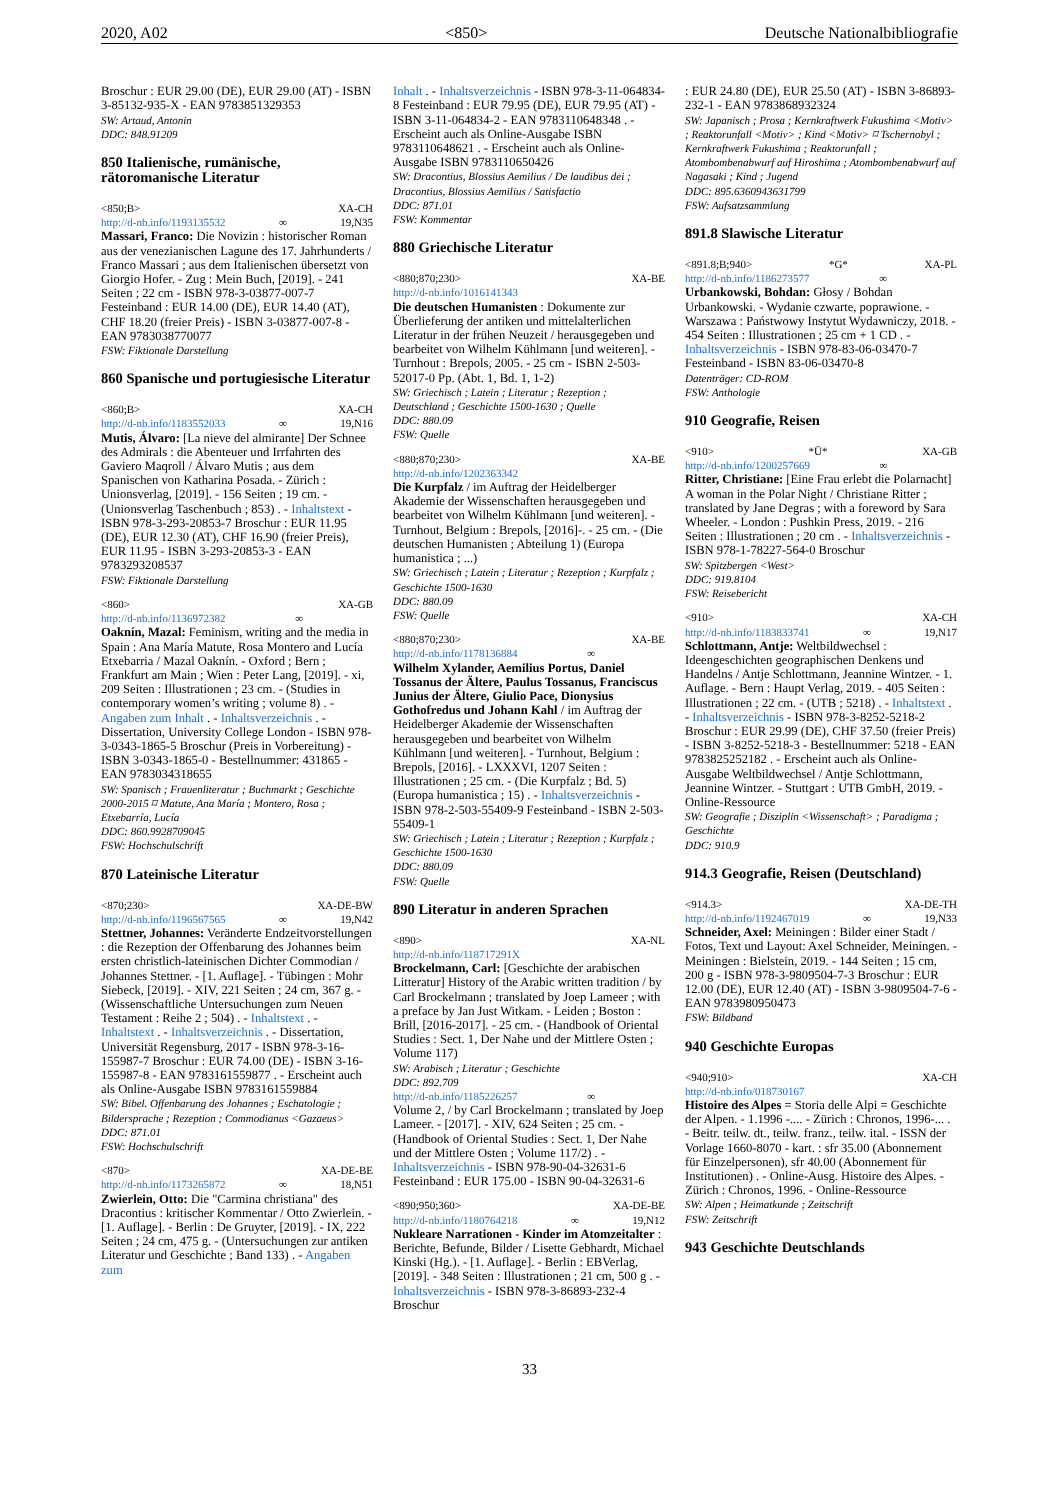2020, A02 <850> Deutsche Nationalbibliografie
Broschur : EUR 29.00 (DE), EUR 29.00 (AT) - ISBN 3-85132-935-X - EAN 9783851329353
SW: Artaud, Antonin
DDC: 848.91209
850 Italienische, rumänische, rätoromanische Literatur
<850;B> XA-CH
http://d-nb.info/1193135532 ∞ 19,N35
Massari, Franco: Die Novizin : historischer Roman aus der venezianischen Lagune des 17. Jahrhunderts / Franco Massari ; aus dem Italienischen übersetzt von Giorgio Hofer. - Zug : Mein Buch, [2019]. - 241 Seiten ; 22 cm - ISBN 978-3-03877-007-7 Festeinband : EUR 14.00 (DE), EUR 14.40 (AT), CHF 18.20 (freier Preis) - ISBN 3-03877-007-8 - EAN 9783038770077
FSW: Fiktionale Darstellung
860 Spanische und portugiesische Literatur
<860;B> XA-CH
http://d-nb.info/1183552033 ∞ 19,N16
Mutis, Álvaro: [La nieve del almirante] Der Schnee des Admirals : die Abenteuer und Irrfahrten des Gaviero Maqroll / Álvaro Mutis ; aus dem Spanischen von Katharina Posada. - Zürich : Unionsverlag, [2019]. - 156 Seiten ; 19 cm. - (Unionsverlag Taschenbuch ; 853) . - Inhaltstext - ISBN 978-3-293-20853-7 Broschur : EUR 11.95 (DE), EUR 12.30 (AT), CHF 16.90 (freier Preis), EUR 11.95 - ISBN 3-293-20853-3 - EAN 9783293208537
FSW: Fiktionale Darstellung
<860> XA-GB
http://d-nb.info/1136972382 ∞
Oaknín, Mazal: Feminism, writing and the media in Spain : Ana María Matute, Rosa Montero and Lucía Etxebarria / Mazal Oaknín. - Oxford ; Bern ; Frankfurt am Main ; Wien : Peter Lang, [2019]. - xi, 209 Seiten : Illustrationen ; 23 cm. - (Studies in contemporary women’s writing ; volume 8) . - Angaben zum Inhalt . - Inhaltsverzeichnis . - Dissertation, University College London - ISBN 978-3-0343-1865-5 Broschur (Preis in Vorbereitung) - ISBN 3-0343-1865-0 - Bestellnummer: 431865 - EAN 9783034318655
SW: Spanisch ; Frauenliteratur ; Buchmarkt ; Geschichte 2000-2015 ⌑ Matute, Ana María ; Montero, Rosa ; Etxebarría, Lucía
DDC: 860.9928709045
FSW: Hochschulschrift
870 Lateinische Literatur
<870;230> XA-DE-BW
http://d-nb.info/1196567565 ∞ 19,N42
Stettner, Johannes: Veränderte Endzeitvorstellungen : die Rezeption der Offenbarung des Johannes beim ersten christlich-lateinischen Dichter Commodian / Johannes Stettner. - [1. Auflage]. - Tübingen : Mohr Siebeck, [2019]. - XIV, 221 Seiten ; 24 cm, 367 g. - (Wissenschaftliche Untersuchungen zum Neuen Testament : Reihe 2 ; 504) . - Inhaltstext . - Inhaltstext . - Inhaltsverzeichnis . - Dissertation, Universität Regensburg, 2017 - ISBN 978-3-16-155987-7 Broschur : EUR 74.00 (DE) - ISBN 3-16-155987-8 - EAN 9783161559877 . - Erscheint auch als Online-Ausgabe ISBN 9783161559884
SW: Bibel. Offenbarung des Johannes ; Eschatologie ; Bildersprache ; Rezeption ; Commodianus <Gazaeus>
DDC: 871.01
FSW: Hochschulschrift
<870> XA-DE-BE
http://d-nb.info/1173265872 ∞ 18,N51
Zwierlein, Otto: Die "Carmina christiana" des Dracontius : kritischer Kommentar / Otto Zwierlein. - [1. Auflage]. - Berlin : De Gruyter, [2019]. - IX, 222 Seiten ; 24 cm, 475 g. - (Untersuchungen zur antiken Literatur und Geschichte ; Band 133) . - Angaben zum
Inhalt . - Inhaltsverzeichnis - ISBN 978-3-11-064834-8 Festeinband : EUR 79.95 (DE), EUR 79.95 (AT) - ISBN 3-11-064834-2 - EAN 9783110648348 . - Erscheint auch als Online-Ausgabe ISBN 9783110648621 . - Erscheint auch als Online-Ausgabe ISBN 9783110650426
SW: Dracontius, Blossius Aemilius / De laudibus dei ; Dracontius, Blossius Aemilius / Satisfactio
DDC: 871.01
FSW: Kommentar
880 Griechische Literatur
<880;870;230> XA-BE
http://d-nb.info/1016141343
Die deutschen Humanisten : Dokumente zur Überlieferung der antiken und mittelalterlichen Literatur in der frühen Neuzeit / herausgegeben und bearbeitet von Wilhelm Kühlmann [und weiteren]. - Turnhout : Brepols, 2005. - 25 cm - ISBN 2-503-52017-0 Pp. (Abt. 1, Bd. 1, 1-2)
SW: Griechisch ; Latein ; Literatur ; Rezeption ; Deutschland ; Geschichte 1500-1630 ; Quelle
DDC: 880.09
FSW: Quelle
<880;870;230> XA-BE
http://d-nb.info/1202363342
Die Kurpfalz / im Auftrag der Heidelberger Akademie der Wissenschaften herausgegeben und bearbeitet von Wilhelm Kühlmann [und weiteren]. - Turnhout, Belgium : Brepols, [2016]-. - 25 cm. - (Die deutschen Humanisten ; Abteilung 1) (Europa humanistica ; ...)
SW: Griechisch ; Latein ; Literatur ; Rezeption ; Kurpfalz ; Geschichte 1500-1630
DDC: 880.09
FSW: Quelle
<880;870;230> XA-BE
http://d-nb.info/1178136884 ∞
Wilhelm Xylander, Aemilius Portus, Daniel Tossanus der Ältere, Paulus Tossanus, Franciscus Junius der Ältere, Giulio Pace, Dionysius Gothofredus und Johann Kahl / im Auftrag der Heidelberger Akademie der Wissenschaften herausgegeben und bearbeitet von Wilhelm Kühlmann [und weiteren]. - Turnhout, Belgium : Brepols, [2016]. - LXXXVI, 1207 Seiten : Illustrationen ; 25 cm. - (Die Kurpfalz ; Bd. 5) (Europa humanistica ; 15) . - Inhaltsverzeichnis - ISBN 978-2-503-55409-9 Festeinband - ISBN 2-503-55409-1
SW: Griechisch ; Latein ; Literatur ; Rezeption ; Kurpfalz ; Geschichte 1500-1630
DDC: 880.09
FSW: Quelle
890 Literatur in anderen Sprachen
<890> XA-NL
http://d-nb.info/118717291X
Brockelmann, Carl: [Geschichte der arabischen Litteratur] History of the Arabic written tradition / by Carl Brockelmann ; translated by Joep Lameer ; with a preface by Jan Just Witkam. - Leiden ; Boston : Brill, [2016-2017]. - 25 cm. - (Handbook of Oriental Studies : Sect. 1, Der Nahe und der Mittlere Osten ; Volume 117)
SW: Arabisch ; Literatur ; Geschichte
DDC: 892.709
http://d-nb.info/1185226257 ∞
Volume 2, / by Carl Brockelmann ; translated by Joep Lameer. - [2017]. - XIV, 624 Seiten ; 25 cm. - (Handbook of Oriental Studies : Sect. 1, Der Nahe und der Mittlere Osten ; Volume 117/2) . - Inhaltsverzeichnis - ISBN 978-90-04-32631-6 Festeinband : EUR 175.00 - ISBN 90-04-32631-6
<890;950;360> XA-DE-BE
http://d-nb.info/1180764218 ∞ 19,N12
Nukleare Narrationen - Kinder im Atomzeitalter : Berichte, Befunde, Bilder / Lisette Gebhardt, Michael Kinski (Hg.). - [1. Auflage]. - Berlin : EBVerlag, [2019]. - 348 Seiten : Illustrationen ; 21 cm, 500 g . - Inhaltsverzeichnis - ISBN 978-3-86893-232-4 Broschur
: EUR 24.80 (DE), EUR 25.50 (AT) - ISBN 3-86893-232-1 - EAN 9783868932324
SW: Japanisch ; Prosa ; Kernkraftwerk Fukushima <Motiv> ; Reaktorunfall <Motiv> ; Kind <Motiv> ⌑ Tschernobyl ; Kernkraftwerk Fukushima ; Reaktorunfall ; Atombombenabwurf auf Hiroshima ; Atombombenabwurf auf Nagasaki ; Kind ; Jugend
DDC: 895.6360943631799
FSW: Aufsatzsammlung
891.8 Slawische Literatur
<891.8;B;940> *G* XA-PL
http://d-nb.info/1186273577 ∞
Urbankowski, Bohdan: Głosy / Bohdan Urbankowski. - Wydanie czwarte, poprawione. - Warszawa : Państwowy Instytut Wydawniczy, 2018. - 454 Seiten : Illustrationen ; 25 cm + 1 CD . - Inhaltsverzeichnis - ISBN 978-83-06-03470-7 Festeinband - ISBN 83-06-03470-8
Datenträger: CD-ROM
FSW: Anthologie
910 Geografie, Reisen
<910> *Ü* XA-GB
http://d-nb.info/1200257669 ∞
Ritter, Christiane: [Eine Frau erlebt die Polarnacht] A woman in the Polar Night / Christiane Ritter ; translated by Jane Degras ; with a foreword by Sara Wheeler. - London : Pushkin Press, 2019. - 216 Seiten : Illustrationen ; 20 cm . - Inhaltsverzeichnis - ISBN 978-1-78227-564-0 Broschur
SW: Spitzbergen <West>
DDC: 919.8104
FSW: Reisebericht
<910> XA-CH
http://d-nb.info/1183833741 ∞ 19,N17
Schlottmann, Antje: Weltbildwechsel : Ideengeschichten geographischen Denkens und Handelns / Antje Schlottmann, Jeannine Wintzer. - 1. Auflage. - Bern : Haupt Verlag, 2019. - 405 Seiten : Illustrationen ; 22 cm. - (UTB ; 5218) . - Inhaltstext . - Inhaltsverzeichnis - ISBN 978-3-8252-5218-2 Broschur : EUR 29.99 (DE), CHF 37.50 (freier Preis) - ISBN 3-8252-5218-3 - Bestellnummer: 5218 - EAN 9783825252182 . - Erscheint auch als Online-Ausgabe Weltbildwechsel / Antje Schlottmann, Jeannine Wintzer. - Stuttgart : UTB GmbH, 2019. - Online-Ressource
SW: Geografie ; Disziplin <Wissenschaft> ; Paradigma ; Geschichte
DDC: 910.9
914.3 Geografie, Reisen (Deutschland)
<914.3> XA-DE-TH
http://d-nb.info/1192467019 ∞ 19,N33
Schneider, Axel: Meiningen : Bilder einer Stadt / Fotos, Text und Layout: Axel Schneider, Meiningen. - Meiningen : Bielstein, 2019. - 144 Seiten ; 15 cm, 200 g - ISBN 978-3-9809504-7-3 Broschur : EUR 12.00 (DE), EUR 12.40 (AT) - ISBN 3-9809504-7-6 - EAN 9783980950473
FSW: Bildband
940 Geschichte Europas
<940;910> XA-CH
http://d-nb.info/018730167
Histoire des Alpes = Storia delle Alpi = Geschichte der Alpen. - 1.1996 -.... - Zürich : Chronos, 1996-... . - Beitr. teilw. dt., teilw. franz., teilw. ital. - ISSN der Vorlage 1660-8070 - kart. : sfr 35.00 (Abonnement für Einzelpersonen), sfr 40.00 (Abonnement für Institutionen) . - Online-Ausg. Histoire des Alpes. - Zürich : Chronos, 1996. - Online-Ressource
SW: Alpen ; Heimatkunde ; Zeitschrift
FSW: Zeitschrift
943 Geschichte Deutschlands
33